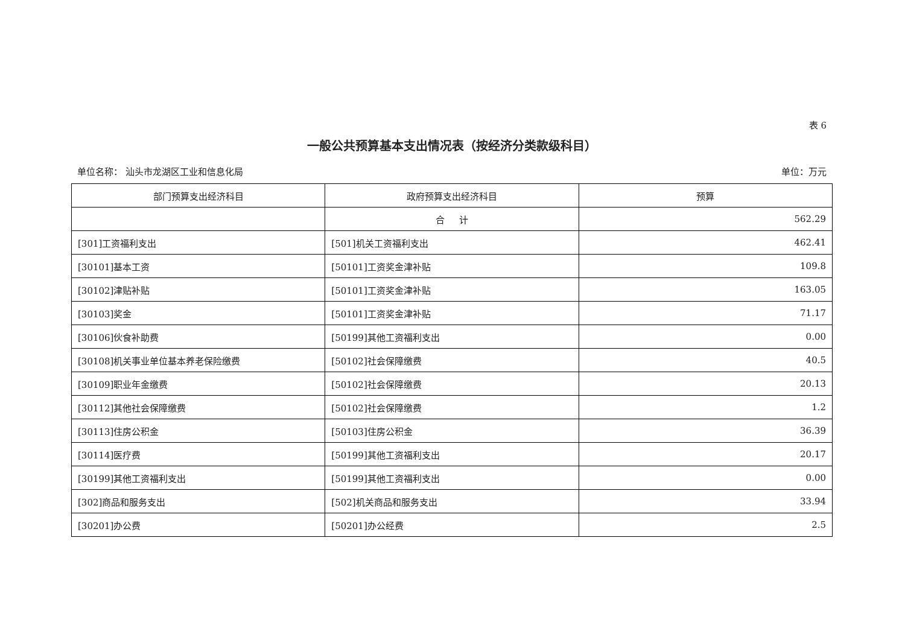表 6
一般公共预算基本支出情况表（按经济分类款级科目）
单位名称： 汕头市龙湖区工业和信息化局 单位：万元
| 部门预算支出经济科目 | 政府预算支出经济科目 | 预算 |
| --- | --- | --- |
| | 合 计 | 562.29 |
| [301]工资福利支出 | [501]机关工资福利支出 | 462.41 |
| [30101]基本工资 | [50101]工资奖金津补贴 | 109.8 |
| [30102]津贴补贴 | [50101]工资奖金津补贴 | 163.05 |
| [30103]奖金 | [50101]工资奖金津补贴 | 71.17 |
| [30106]伙食补助费 | [50199]其他工资福利支出 | 0.00 |
| [30108]机关事业单位基本养老保险缴费 | [50102]社会保障缴费 | 40.5 |
| [30109]职业年金缴费 | [50102]社会保障缴费 | 20.13 |
| [30112]其他社会保障缴费 | [50102]社会保障缴费 | 1.2 |
| [30113]住房公积金 | [50103]住房公积金 | 36.39 |
| [30114]医疗费 | [50199]其他工资福利支出 | 20.17 |
| [30199]其他工资福利支出 | [50199]其他工资福利支出 | 0.00 |
| [302]商品和服务支出 | [502]机关商品和服务支出 | 33.94 |
| [30201]办公费 | [50201]办公经费 | 2.5 |